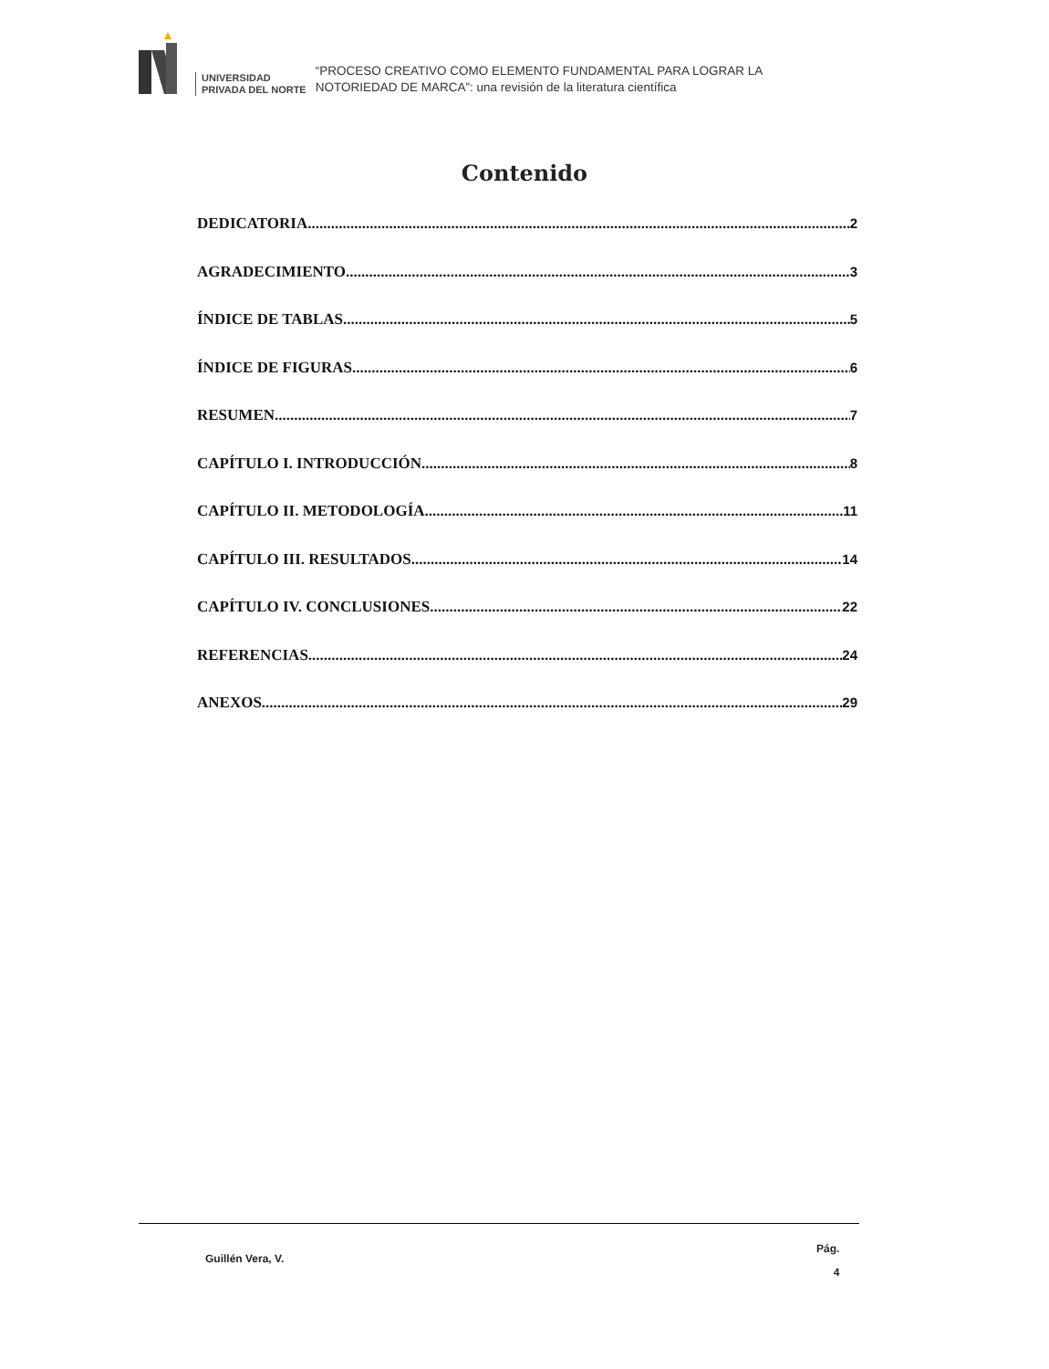UNIVERSIDAD
PRIVADA DEL NORTE
“PROCESO CREATIVO COMO ELEMENTO FUNDAMENTAL PARA LOGRAR LA
NOTORIEDAD DE MARCA”: una revisión de la literatura científica
Contenido
DEDICATORIA 2
AGRADECIMIENTO 3
ÍNDICE DE TABLAS 5
ÍNDICE DE FIGURAS 6
RESUMEN 7
CAPÍTULO I. INTRODUCCIÓN 8
CAPÍTULO II. METODOLOGÍA 11
CAPÍTULO III. RESULTADOS 14
CAPÍTULO IV. CONCLUSIONES 22
REFERENCIAS 24
ANEXOS 29
Guillén Vera, V.
Pág.
4